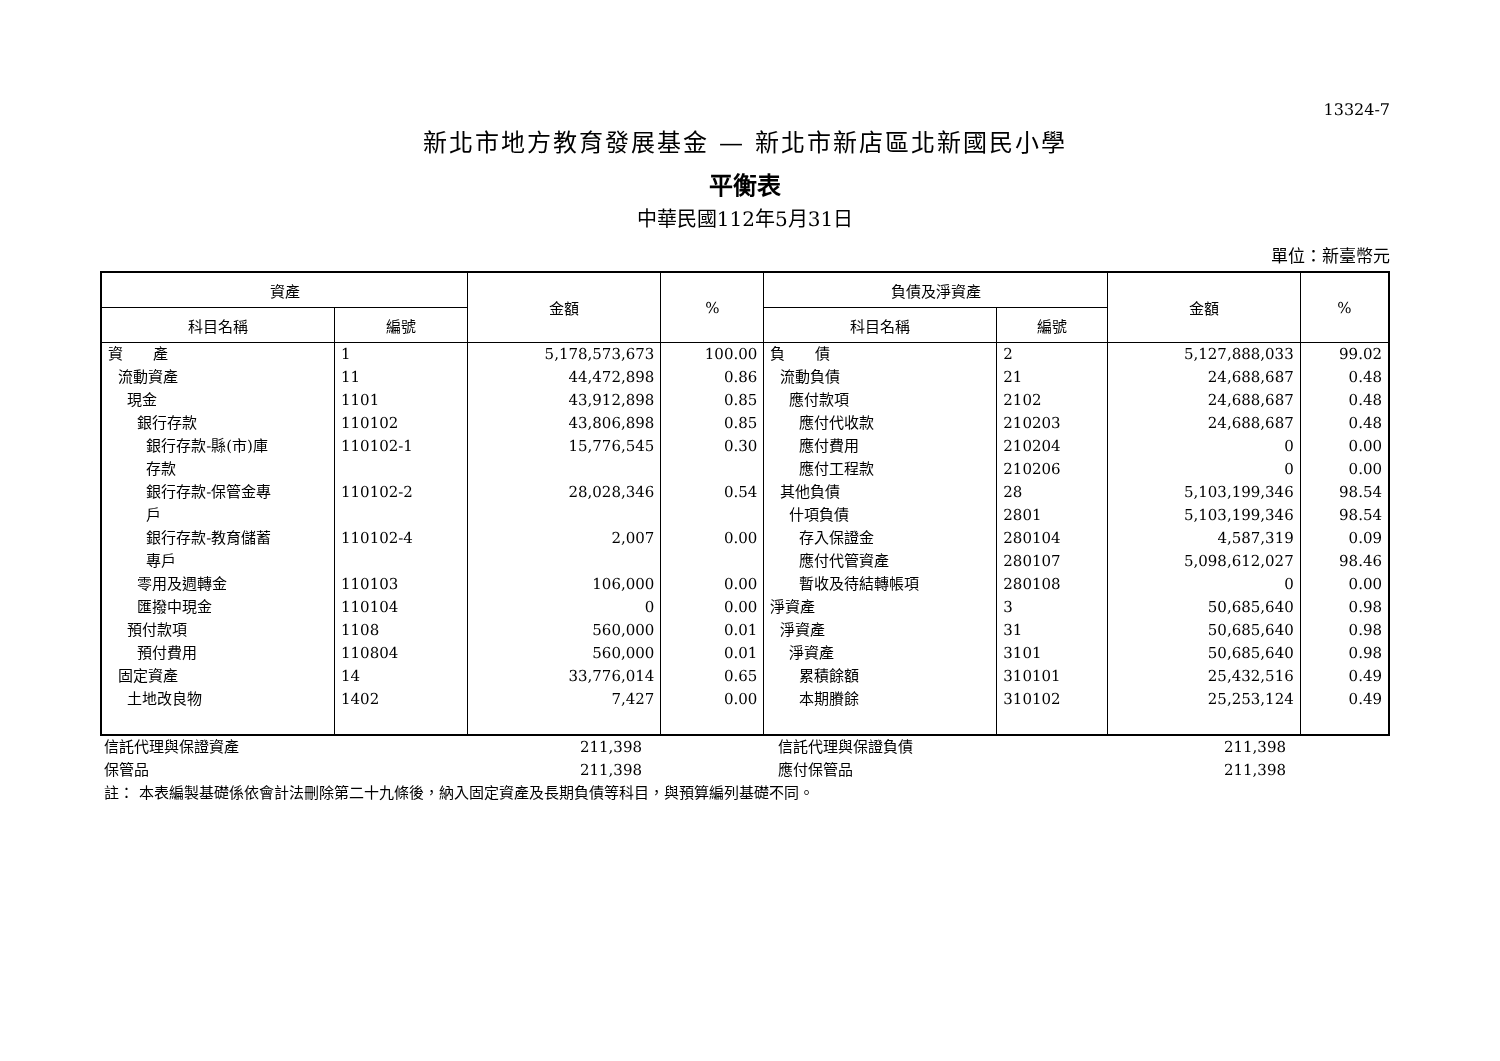13324-7
新北市地方教育發展基金 — 新北市新店區北新國民小學
平衡表
中華民國112年5月31日
單位：新臺幣元
| 資產 | | 金額 | % | 負債及淨資產 | | 金額 | % |
| --- | --- | --- | --- | --- | --- | --- | --- |
| 科目名稱 | 編號 | | | 科目名稱 | 編號 | | |
| 資 產 流動資產 現金 銀行存款 銀行存款-縣(市)庫 存款 銀行存款-保管金專 戶 銀行存款-教育儲蓄 專戶 零用及週轉金 匯撥中現金 預付款項 預付費用 固定資產 土地改良物 | 1 11 1101 110102 110102-1 110102-2 110102-4 110103 110104 1108 110804 14 1402 | 5,178,573,673 44,472,898 43,912,898 43,806,898 15,776,545 28,028,346 2,007 106,000 0 560,000 560,000 33,776,014 7,427 | 100.00 0.86 0.85 0.85 0.30 0.54 0.00 0.00 0.00 0.01 0.01 0.65 0.00 | 負 債 流動負債 應付款項 應付代收款 應付費用 應付工程款 其他負債 什項負債 存入保證金 應付代管資產 暫收及待結轉帳項 淨資產 淨資產 淨資產 累積餘額 本期賸餘 | 2 21 2102 210203 210204 210206 28 2801 280104 280107 280108 3 31 3101 310101 310102 | 5,127,888,033 24,688,687 24,688,687 24,688,687 0 0 5,103,199,346 5,103,199,346 4,587,319 5,098,612,027 0 50,685,640 50,685,640 50,685,640 25,432,516 25,253,124 | 99.02 0.48 0.48 0.48 0.00 0.00 98.54 98.54 0.09 98.46 0.00 0.98 0.98 0.98 0.49 0.49 |
| 信託代理與保證資產 | 211,398 | | 信託代理與保證負債 | 211,398 | |
| 保管品 | 211,398 | | 應付保管品 | 211,398 | |
註： 本表編製基礎係依會計法刪除第二十九條後，納入固定資產及長期負債等科目，與預算編列基礎不同。